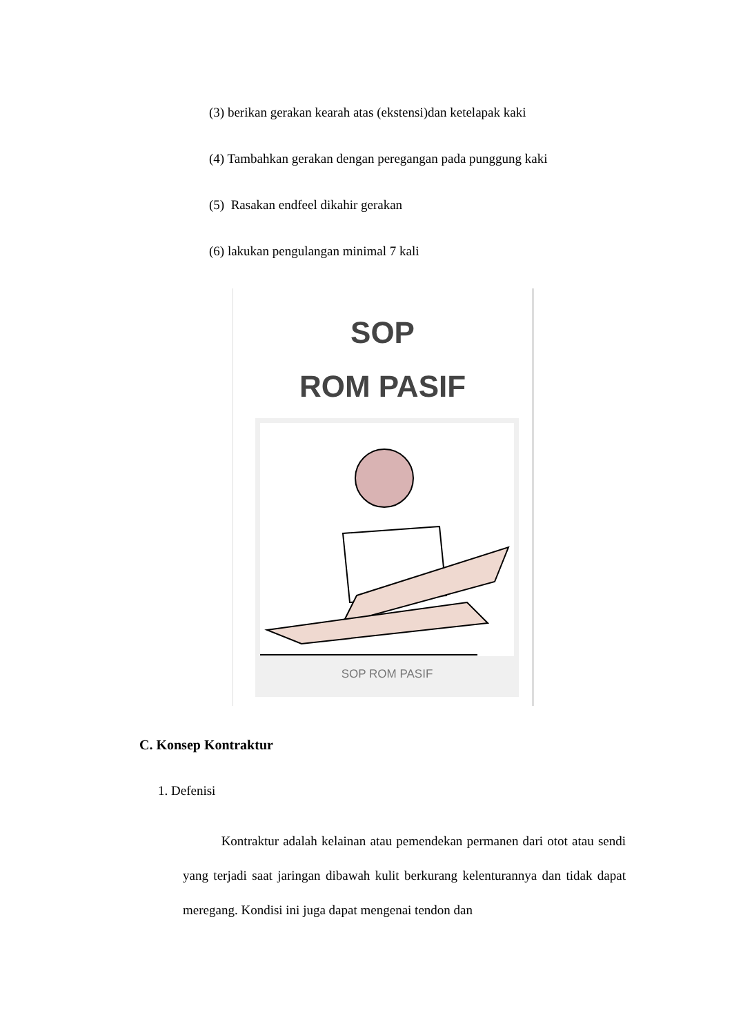(3) berikan gerakan kearah atas (ekstensi)dan ketelapak kaki
(4) Tambahkan gerakan dengan peregangan pada punggung kaki
(5) Rasakan endfeel dikahir gerakan
(6) lakukan pengulangan minimal 7 kali
SOP
ROM PASIF
SOP ROM PASIF
C. Konsep Kontraktur
1. Defenisi
Kontraktur adalah kelainan atau pemendekan permanen dari otot atau sendi yang terjadi saat jaringan dibawah kulit berkurang kelenturannya dan tidak dapat meregang. Kondisi ini juga dapat mengenai tendon dan